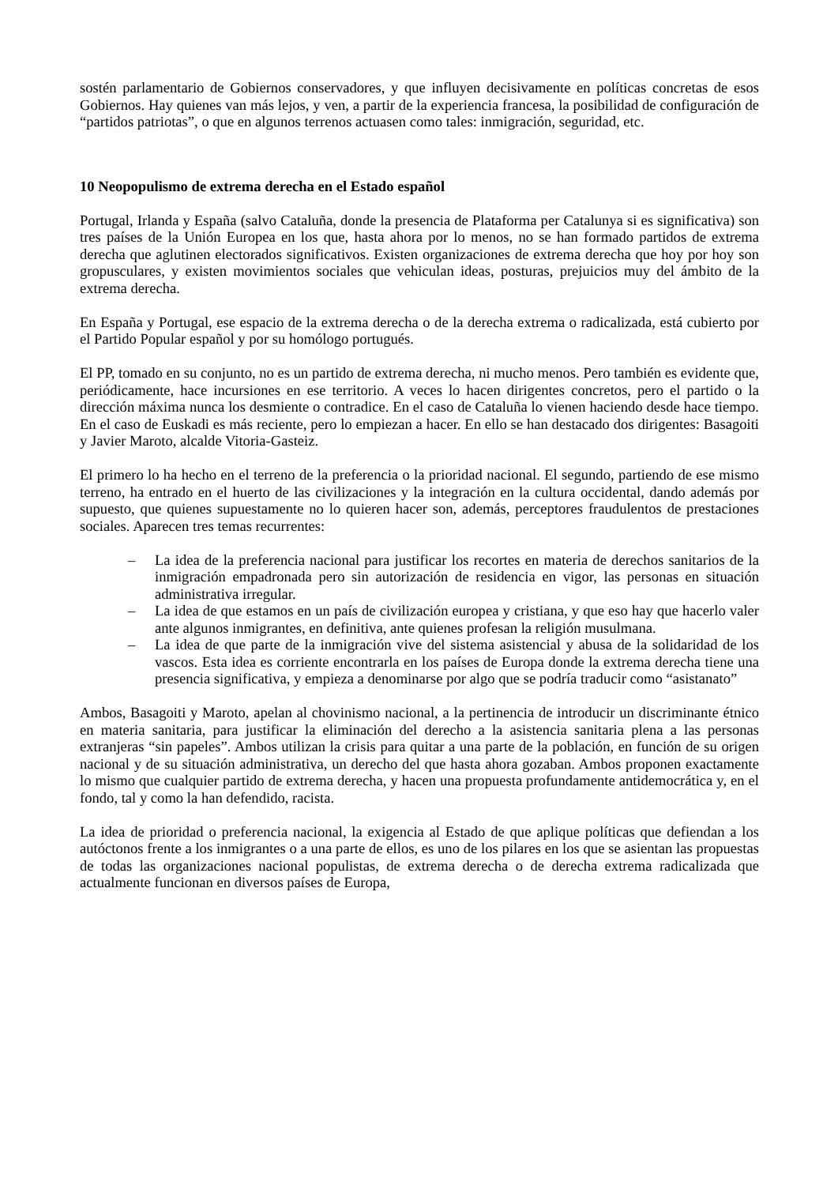sostén parlamentario de Gobiernos conservadores, y que influyen decisivamente en políticas concretas de esos Gobiernos. Hay quienes van más lejos, y ven, a partir de la experiencia francesa, la posibilidad de configuración de “partidos patriotas”, o que en algunos terrenos actuasen como tales: inmigración, seguridad, etc.
10 Neopopulismo de extrema derecha en el Estado español
Portugal, Irlanda y España (salvo Cataluña, donde la presencia de Plataforma per Catalunya si es significativa) son tres países de la Unión Europea en los que, hasta ahora por lo menos, no se han formado partidos de extrema derecha que aglutinen electorados significativos. Existen organizaciones de extrema derecha que hoy por hoy son gropusculares, y existen movimientos sociales que vehiculan ideas, posturas, prejuicios muy del ámbito de la extrema derecha.
En España y Portugal, ese espacio de la extrema derecha o de la derecha extrema o radicalizada, está cubierto por el Partido Popular español y por su homólogo portugués.
El PP, tomado en su conjunto, no es un partido de extrema derecha, ni mucho menos. Pero también es evidente que, periódicamente, hace incursiones en ese territorio. A veces lo hacen dirigentes concretos, pero el partido o la dirección máxima nunca los desmiente o contradice. En el caso de Cataluña lo vienen haciendo desde hace tiempo. En el caso de Euskadi es más reciente, pero lo empiezan a hacer. En ello se han destacado dos dirigentes: Basagoiti y Javier Maroto, alcalde Vitoria-Gasteiz.
El primero lo ha hecho en el terreno de la preferencia o la prioridad nacional. El segundo, partiendo de ese mismo terreno, ha entrado en el huerto de las civilizaciones y la integración en la cultura occidental, dando además por supuesto, que quienes supuestamente no lo quieren hacer son, además, perceptores fraudulentos de prestaciones sociales. Aparecen tres temas recurrentes:
– La idea de la preferencia nacional para justificar los recortes en materia de derechos sanitarios de la inmigración empadronada pero sin autorización de residencia en vigor, las personas en situación administrativa irregular.
– La idea de que estamos en un país de civilización europea y cristiana, y que eso hay que hacerlo valer ante algunos inmigrantes, en definitiva, ante quienes profesan la religión musulmana.
– La idea de que parte de la inmigración vive del sistema asistencial y abusa de la solidaridad de los vascos. Esta idea es corriente encontrarla en los países de Europa donde la extrema derecha tiene una presencia significativa, y empieza a denominarse por algo que se podría traducir como “asistanato”
Ambos, Basagoiti y Maroto, apelan al chovinismo nacional, a la pertinencia de introducir un discriminante étnico en materia sanitaria, para justificar la eliminación del derecho a la asistencia sanitaria plena a las personas extranjeras “sin papeles”. Ambos utilizan la crisis para quitar a una parte de la población, en función de su origen nacional y de su situación administrativa, un derecho del que hasta ahora gozaban. Ambos proponen exactamente lo mismo que cualquier partido de extrema derecha, y hacen una propuesta profundamente antidemocrática y, en el fondo, tal y como la han defendido, racista.
La idea de prioridad o preferencia nacional, la exigencia al Estado de que aplique políticas que defiendan a los autóctonos frente a los inmigrantes o a una parte de ellos, es uno de los pilares en los que se asientan las propuestas de todas las organizaciones nacional populistas, de extrema derecha o de derecha extrema radicalizada que actualmente funcionan en diversos países de Europa,